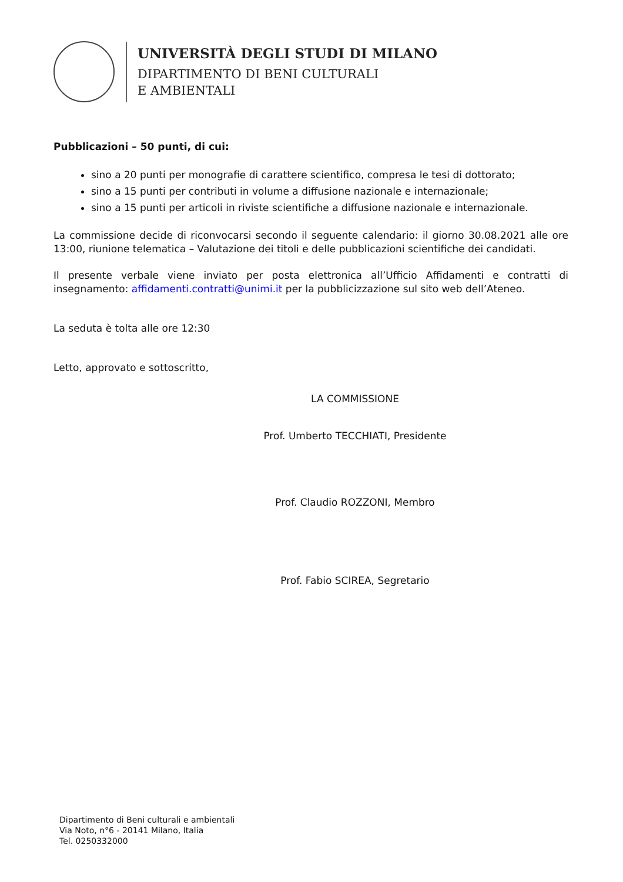UNIVERSITÀ DEGLI STUDI DI MILANO
DIPARTIMENTO DI BENI CULTURALI
E AMBIENTALI
Pubblicazioni – 50 punti, di cui:
sino a 20 punti per monografie di carattere scientifico, compresa le tesi di dottorato;
sino a 15 punti per contributi in volume a diffusione nazionale e internazionale;
sino a 15 punti per articoli in riviste scientifiche a diffusione nazionale e internazionale.
La commissione decide di riconvocarsi secondo il seguente calendario: il giorno 30.08.2021 alle ore 13:00, riunione telematica – Valutazione dei titoli e delle pubblicazioni scientifiche dei candidati.
Il presente verbale viene inviato per posta elettronica all’Ufficio Affidamenti e contratti di insegnamento: affidamenti.contratti@unimi.it per la pubblicizzazione sul sito web dell’Ateneo.
La seduta è tolta alle ore 12:30
Letto, approvato e sottoscritto,
LA COMMISSIONE
Prof. Umberto TECCHIATI, Presidente
Prof. Claudio ROZZONI, Membro
Prof. Fabio SCIREA, Segretario
Dipartimento di Beni culturali e ambientali
Via Noto, n°6 - 20141 Milano, Italia
Tel. 0250332000